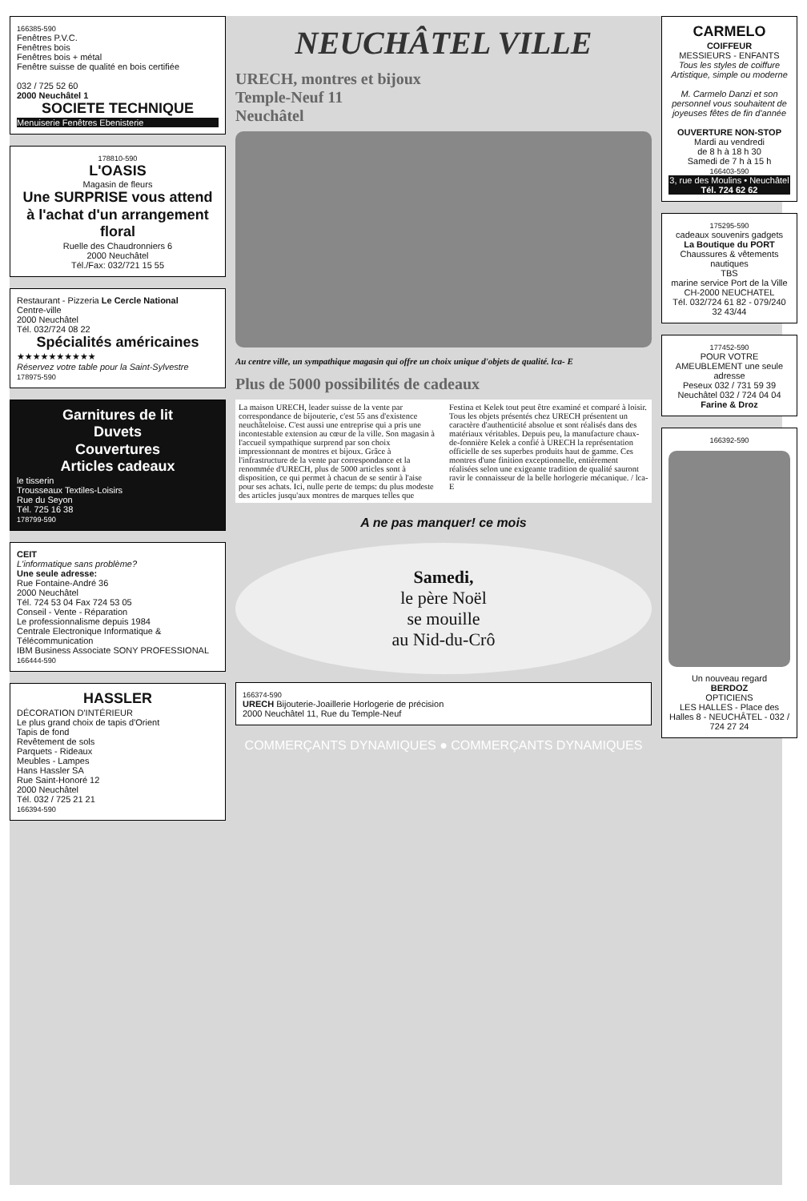166385-590
Fenêtres P.V.C.
Fenêtres bois
Fenêtres bois + métal
Fenêtre suisse de qualité en bois certifiée
032 / 725 52 60
2000 Neuchâtel 1
SOCIETE TECHNIQUE
Menuiserie Fenêtres Ebenisterie
178810-590
L'OASIS
Magasin de fleurs
Une SURPRISE vous attend à l'achat d'un arrangement floral
Ruelle des Chaudronniers 6
2000 Neuchâtel
Tél./Fax: 032/721 15 55
Restaurant - Pizzeria Le Cercle National
Centre-ville
2000 Neuchâtel
Tél. 032/724 08 22
Spécialités américaines
★★★★★★★★★★
Réservez votre table pour la Saint-Sylvestre
178975-590
Garnitures de lit
Duvets
Couvertures
Articles cadeaux
le tisserin
Trousseaux Textiles-Loisirs
Rue du Seyon
Tél. 725 16 38
178799-590
CEIT
L'informatique sans problème?
Une seule adresse:
Rue Fontaine-André 36
2000 Neuchâtel
Tél. 724 53 04 Fax 724 53 05
Conseil - Vente - Réparation
Le professionnalisme depuis 1984
Centrale Electronique Informatique & Télécommunication
IBM Business Associate SONY PROFESSIONAL 166444-590
HASSLER
DÉCORATION D'INTÉRIEUR
Le plus grand choix de tapis d'Orient
Tapis de fond
Revêtement de sols
Parquets - Rideaux
Meubles - Lampes
Hans Hassler SA
Rue Saint-Honoré 12
2000 Neuchâtel
Tél. 032 / 725 21 21
166394-590
NEUCHÂTEL VILLE
URECH, montres et bijoux
Temple-Neuf 11
Neuchâtel
Au centre ville, un sympathique magasin qui offre un choix unique d'objets de qualité. lca- E
Plus de 5000 possibilités de cadeaux
La maison URECH, leader suisse de la vente par correspondance de bijouterie, c'est 55 ans d'existence neuchâteloise. C'est aussi une entreprise qui a pris une incontestable extension au cœur de la ville. Son magasin à l'accueil sympathique surprend par son choix impressionnant de montres et bijoux. Grâce à l'infrastructure de la vente par correspondance et la renommée d'URECH, plus de 5000 articles sont à disposition, ce qui permet à chacun de se sentir à l'aise pour ses achats. Ici, nulle perte de temps: du plus modeste des articles jusqu'aux montres de marques telles que Festina et Kelek tout peut être examiné et comparé à loisir. Tous les objets présentés chez URECH présentent un caractère d'authenticité absolue et sont réalisés dans des matériaux véritables. Depuis peu, la manufacture chaux-de-fonnière Kelek a confié à URECH la représentation officielle de ses superbes produits haut de gamme. Ces montres d'une finition exceptionnelle, entièrement réalisées selon une exigeante tradition de qualité sauront ravir le connaisseur de la belle horlogerie mécanique. / lca- E
A ne pas manquer! ce mois
Samedi,
le père Noël
se mouille
au Nid-du-Crô
166374-590
URECH Bijouterie-Joaillerie Horlogerie de précision
2000 Neuchâtel 11, Rue du Temple-Neuf
COMMERÇANTS DYNAMIQUES ● COMMERÇANTS DYNAMIQUES
CARMELO
COIFFEUR
MESSIEURS - ENFANTS
Tous les styles de coiffure Artistique, simple ou moderne
M. Carmelo Danzi et son personnel vous souhaitent de joyeuses fêtes de fin d'année
OUVERTURE NON-STOP
Mardi au vendredi
de 8 h à 18 h 30
Samedi de 7 h à 15 h
166403-590
3, rue des Moulins • Neuchâtel
Tél. 724 62 62
175295-590
cadeaux souvenirs gadgets
La Boutique du PORT
Chaussures & vêtements nautiques
TBS
marine service Port de la Ville CH-2000 NEUCHATEL
Tél. 032/724 61 82 - 079/240 32 43/44
177452-590
POUR VOTRE AMEUBLEMENT une seule adresse
Peseux 032 / 731 59 39
Neuchâtel 032 / 724 04 04
Farine & Droz
166392-590
Un nouveau regard
BERDOZ
OPTICIENS
LES HALLES - Place des Halles 8 - NEUCHÂTEL - 032 / 724 27 24